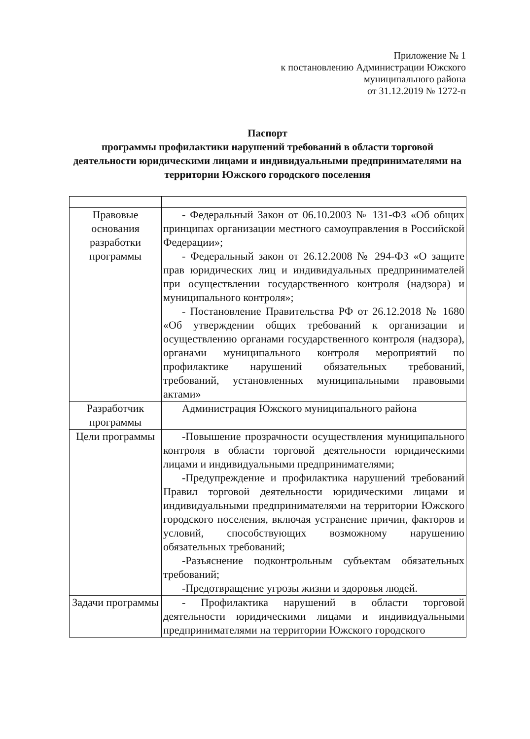Приложение № 1
к постановлению Администрации Южского
муниципального района
от 31.12.2019 № 1272-п
Паспорт
программы профилактики нарушений требований в области торговой деятельности юридическими лицами и индивидуальными предпринимателями на территории Южского городского поселения
| Правовые основания разработки программы | - Федеральный Закон от 06.10.2003 № 131-ФЗ «Об общих принципах организации местного самоуправления в Российской Федерации»; - Федеральный закон от 26.12.2008 № 294-ФЗ «О защите прав юридических лиц и индивидуальных предпринимателей при осуществлении государственного контроля (надзора) и муниципального контроля»; - Постановление Правительства РФ от 26.12.2018 № 1680 «Об утверждении общих требований к организации и осуществлению органами государственного контроля (надзора), органами муниципального контроля мероприятий по профилактике нарушений обязательных требований, требований, установленных муниципальными правовыми актами» |
| Разработчик программы | Администрация Южского муниципального района |
| Цели программы | -Повышение прозрачности осуществления муниципального контроля в области торговой деятельности юридическими лицами и индивидуальными предпринимателями; -Предупреждение и профилактика нарушений требований Правил торговой деятельности юридическими лицами и индивидуальными предпринимателями на территории Южского городского поселения, включая устранение причин, факторов и условий, способствующих возможному нарушению обязательных требований; -Разъяснение подконтрольным субъектам обязательных требований; -Предотвращение угрозы жизни и здоровья людей. |
| Задачи программы | - Профилактика нарушений в области торговой деятельности юридическими лицами и индивидуальными предпринимателями на территории Южского городского |